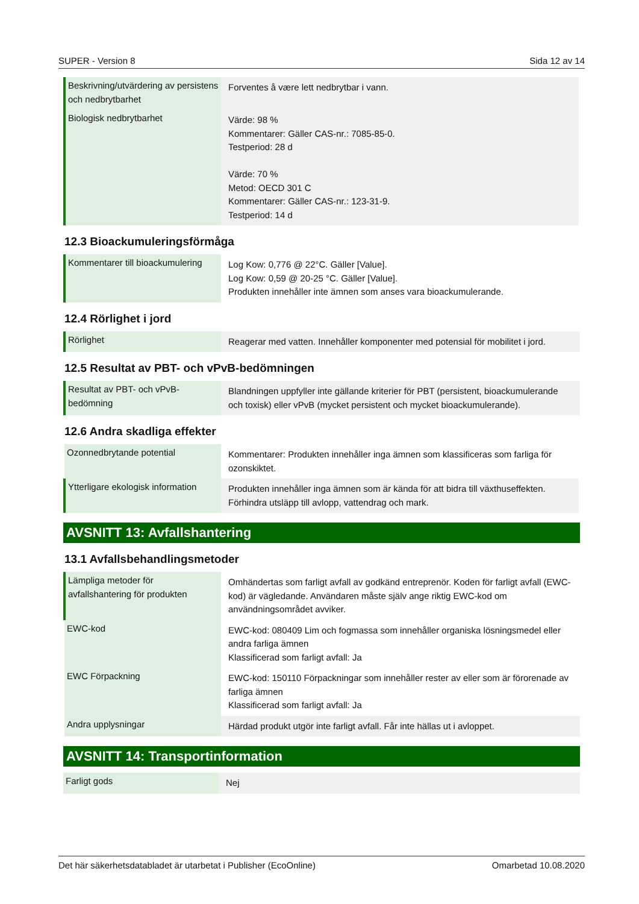SUPER - Version 8 Sida 12 av 14
| Beskrivning/utvärdering av persistens och nedbrytbarhet | Forventes å være lett nedbrytbar i vann. |
| Biologisk nedbrytbarhet | Värde: 98 % Kommentarer: Gäller CAS-nr.: 7085-85-0. Testperiod: 28 d Värde: 70 % Metod: OECD 301 C Kommentarer: Gäller CAS-nr.: 123-31-9. Testperiod: 14 d |
12.3 Bioackumuleringsförmåga
| Kommentarer till bioackumulering | Log Kow: 0,776 @ 22°C. Gäller [Value]. Log Kow: 0,59 @ 20-25 °C. Gäller [Value]. Produkten innehåller inte ämnen som anses vara bioackumulerande. |
12.4 Rörlighet i jord
| Rörlighet | Reagerar med vatten. Innehåller komponenter med potensial för mobilitet i jord. |
12.5 Resultat av PBT- och vPvB-bedömningen
| Resultat av PBT- och vPvB-bedömning | Blandningen uppfyller inte gällande kriterier för PBT (persistent, bioackumulerande och toxisk) eller vPvB (mycket persistent och mycket bioackumulerande). |
12.6 Andra skadliga effekter
| Ozonnedbrytande potential | Kommentarer: Produkten innehåller inga ämnen som klassificeras som farliga för ozonskiktet. |
| Ytterligare ekologisk information | Produkten innehåller inga ämnen som är kända för att bidra till växthuseffekten. Förhindra utsläpp till avlopp, vattendrag och mark. |
AVSNITT 13: Avfallshantering
13.1 Avfallsbehandlingsmetoder
| Lämpliga metoder för avfallshantering för produkten | Omhändertas som farligt avfall av godkänd entreprenör. Koden för farligt avfall (EWC-kod) är vägledande. Användaren måste själv ange riktig EWC-kod om användningsområdet avviker. |
| EWC-kod | EWC-kod: 080409 Lim och fogmassa som innehåller organiska lösningsmedel eller andra farliga ämnen Klassificerad som farligt avfall: Ja |
| EWC Förpackning | EWC-kod: 150110 Förpackningar som innehåller rester av eller som är förorenade av farliga ämnen Klassificerad som farligt avfall: Ja |
| Andra upplysningar | Härdad produkt utgör inte farligt avfall. Får inte hällas ut i avloppet. |
AVSNITT 14: Transportinformation
| Farligt gods | Nej |
Det här säkerhetsdatabladet är utarbetat i Publisher (EcoOnline) Omarbetad 10.08.2020